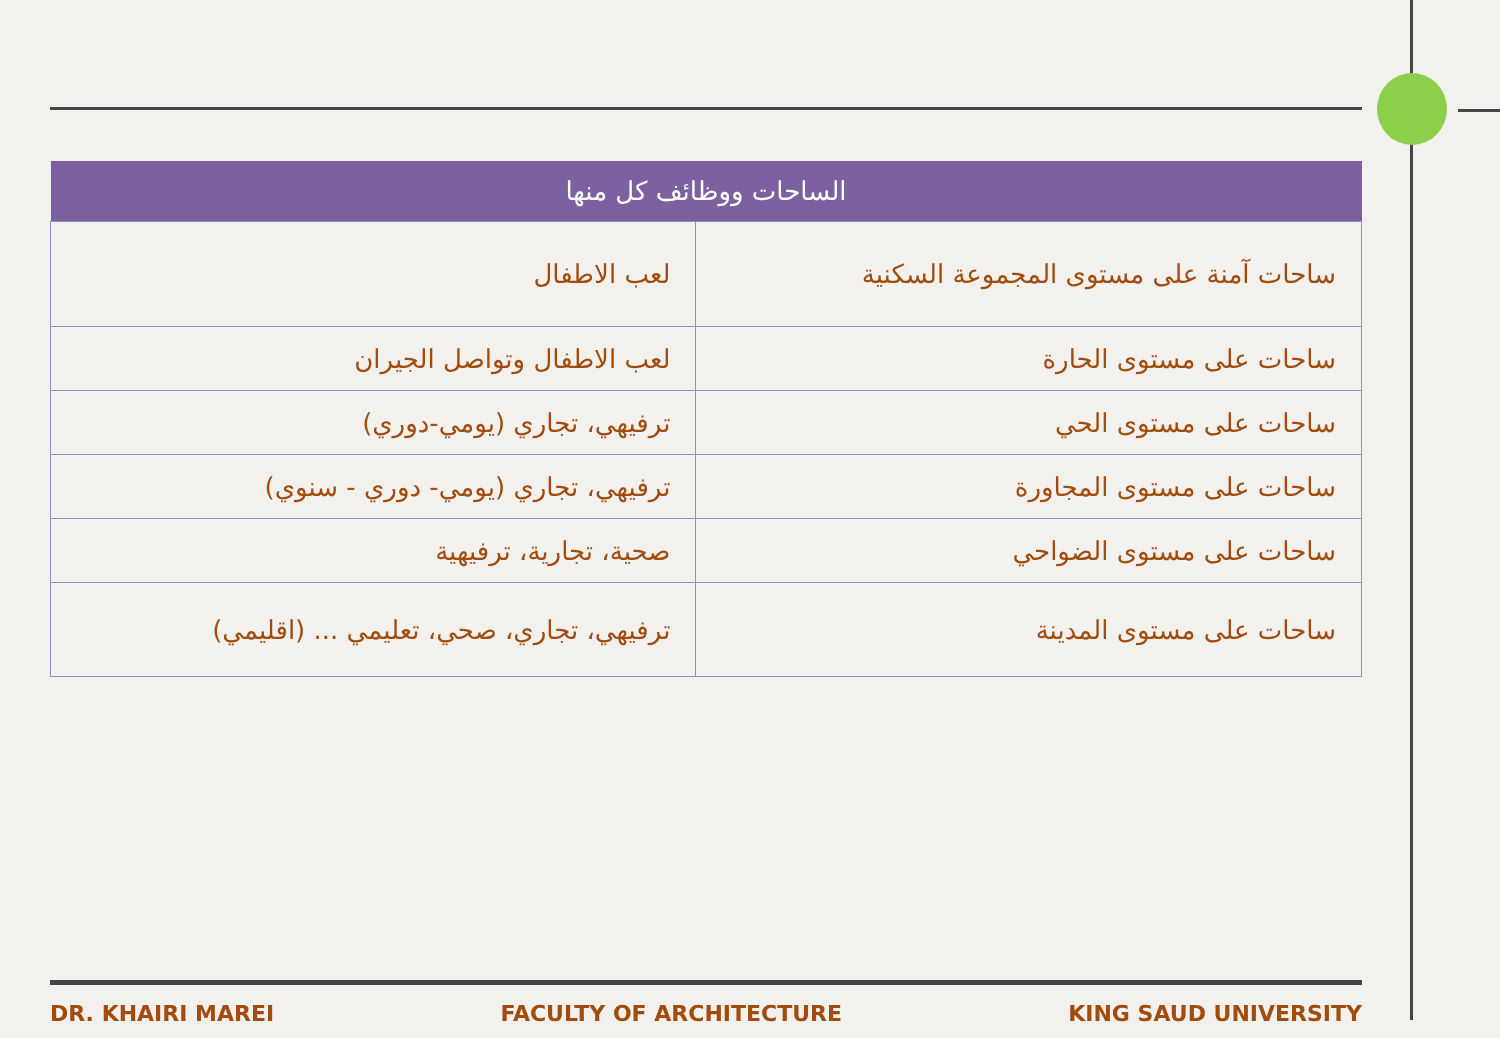| الساحات ووظائف كل منها | |
| --- | --- |
| ساحات آمنة على مستوى المجموعة السكنية | لعب الاطفال |
| ساحات على مستوى الحارة | لعب الاطفال وتواصل الجيران |
| ساحات على مستوى الحي | ترفيهي، تجاري (يومي-دوري) |
| ساحات على مستوى المجاورة | ترفيهي، تجاري (يومي- دوري - سنوي) |
| ساحات على مستوى الضواحي | صحية، تجارية، ترفيهية |
| ساحات على مستوى المدينة | ترفيهي، تجاري، صحي، تعليمي ... (اقليمي) |
DR. KHAIRI MAREI FACULTY OF ARCHITECTURE KING SAUD UNIVERSITY